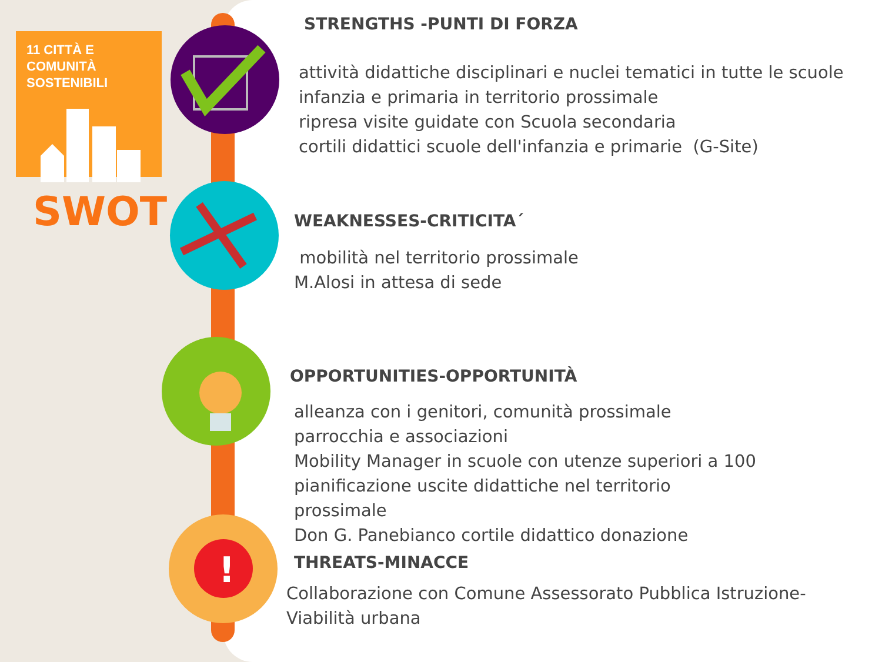11 CITTÀ E COMUNITÀ
SOSTENIBILI
SWOT
!
STRENGTHS -PUNTI DI FORZA
attività didattiche disciplinari e nuclei tematici in tutte le scuole infanzia e primaria in territorio prossimale
ripresa visite guidate con Scuola secondaria
cortili didattici scuole dell'infanzia e primarie (G-Site)
WEAKNESSES-CRITICITA΄
mobilità nel territorio prossimale
M.Alosi in attesa di sede
OPPORTUNITIES-OPPORTUNITÀ
alleanza con i genitori, comunità prossimale
parrocchia e associazioni
Mobility Manager in scuole con utenze superiori a 100
pianificazione uscite didattiche nel territorio
prossimale
Don G. Panebianco cortile didattico donazione
THREATS-MINACCE
Collaborazione con Comune Assessorato Pubblica Istruzione-Viabilità urbana